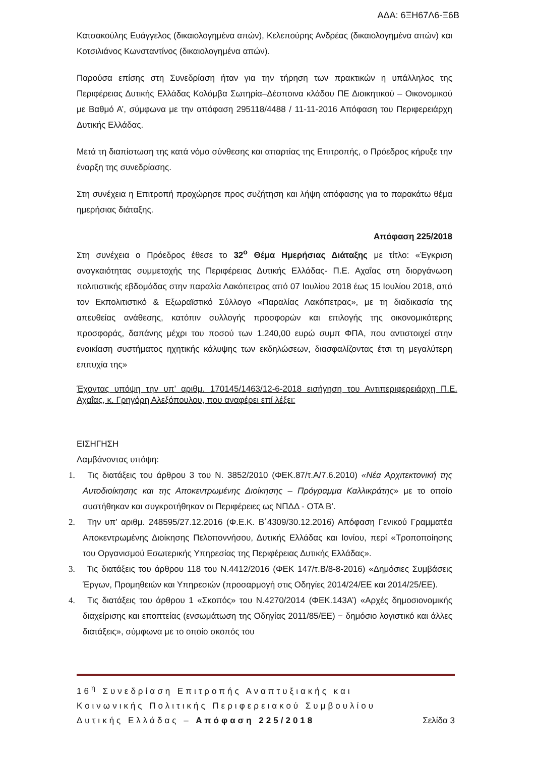ΑΔΑ: 6ΞΗ67Λ6-Ξ6Β
Κατσακούλης Ευάγγελος (δικαιολογημένα απών), Κελεπούρης Ανδρέας (δικαιολογημένα απών) και Κοτσιλιάνος Κωνσταντίνος (δικαιολογημένα απών).
Παρούσα επίσης στη Συνεδρίαση ήταν για την τήρηση των πρακτικών η υπάλληλος της Περιφέρειας Δυτικής Ελλάδας Κολόμβα Σωτηρία–Δέσποινα κλάδου ΠΕ Διοικητικού – Οικονομικού με Βαθμό Α’, σύμφωνα με την απόφαση 295118/4488 / 11-11-2016 Απόφαση του Περιφερειάρχη Δυτικής Ελλάδας.
Μετά τη διαπίστωση της κατά νόμο σύνθεσης και απαρτίας της Επιτροπής, ο Πρόεδρος κήρυξε την έναρξη της συνεδρίασης.
Στη συνέχεια η Επιτροπή προχώρησε προς συζήτηση και λήψη απόφασης για το παρακάτω θέμα ημερήσιας διάταξης.
Απόφαση 225/2018
Στη συνέχεια ο Πρόεδρος έθεσε το 32<sup>ο</sup> Θέμα Ημερήσιας Διάταξης με τίτλο: «Έγκριση αναγκαιότητας συμμετοχής της Περιφέρειας Δυτικής Ελλάδας- Π.Ε. Αχαΐας στη διοργάνωση πολιτιστικής εβδομάδας στην παραλία Λακόπετρας από 07 Ιουλίου 2018 έως 15 Ιουλίου 2018, από τον Εκπολιτιστικό & Εξωραϊστικό Σύλλογο «Παραλίας Λακόπετρας», με τη διαδικασία της απευθείας ανάθεσης, κατόπιν συλλογής προσφορών και επιλογής της οικονομικότερης προσφοράς, δαπάνης μέχρι του ποσού των 1.240,00 ευρώ συμπ ΦΠΑ, που αντιστοιχεί στην ενοικίαση συστήματος ηχητικής κάλυψης των εκδηλώσεων, διασφαλίζοντας έτσι τη μεγαλύτερη επιτυχία της»
Έχοντας υπόψη την υπ’ αριθμ. 170145/1463/12-6-2018 εισήγηση του Αντιπεριφερειάρχη Π.Ε. Αχαΐας, κ. Γρηγόρη Αλεξόπουλου, που αναφέρει επί λέξει:
ΕΙΣΗΓΗΣΗ
Λαμβάνοντας υπόψη:
1. Τις διατάξεις του άρθρου 3 του Ν. 3852/2010 (ΦΕΚ.87/τ.Α/7.6.2010) «Νέα Αρχιτεκτονική της Αυτοδιοίκησης και της Αποκεντρωμένης Διοίκησης – Πρόγραμμα Καλλικράτης» με το οποίο συστήθηκαν και συγκροτήθηκαν οι Περιφέρειες ως ΝΠΔΔ - ΟΤΑ Β’.
2. Την υπ’ αριθμ. 248595/27.12.2016 (Φ.Ε.Κ. Β΄4309/30.12.2016) Απόφαση Γενικού Γραμματέα Αποκεντρωμένης Διοίκησης Πελοποννήσου, Δυτικής Ελλάδας και Ιονίου, περί «Τροποποίησης του Οργανισμού Εσωτερικής Υπηρεσίας της Περιφέρειας Δυτικής Ελλάδας».
3. Τις διατάξεις του άρθρου 118 του Ν.4412/2016 (ΦΕΚ 147/τ.Β/8-8-2016) «Δημόσιες Συμβάσεις Έργων, Προμηθειών και Υπηρεσιών (προσαρμογή στις Οδηγίες 2014/24/ΕΕ και 2014/25/ΕΕ).
4. Τις διατάξεις του άρθρου 1 «Σκοπός» του Ν.4270/2014 (ΦΕΚ.143Α’) «Αρχές δημοσιονομικής διαχείρισης και εποπτείας (ενσωμάτωση της Οδηγίας 2011/85/ΕΕ) − δημόσιο λογιστικό και άλλες διατάξεις», σύμφωνα με το οποίο σκοπός του
16<sup>η</sup> Συνεδρίαση Επιτροπής Αναπτυξιακής και
Κοινωνικής Πολιτικής Περιφερειακού Συμβουλίου
Δυτικής Ελλάδας – Απόφαση 225/2018 Σελίδα 3